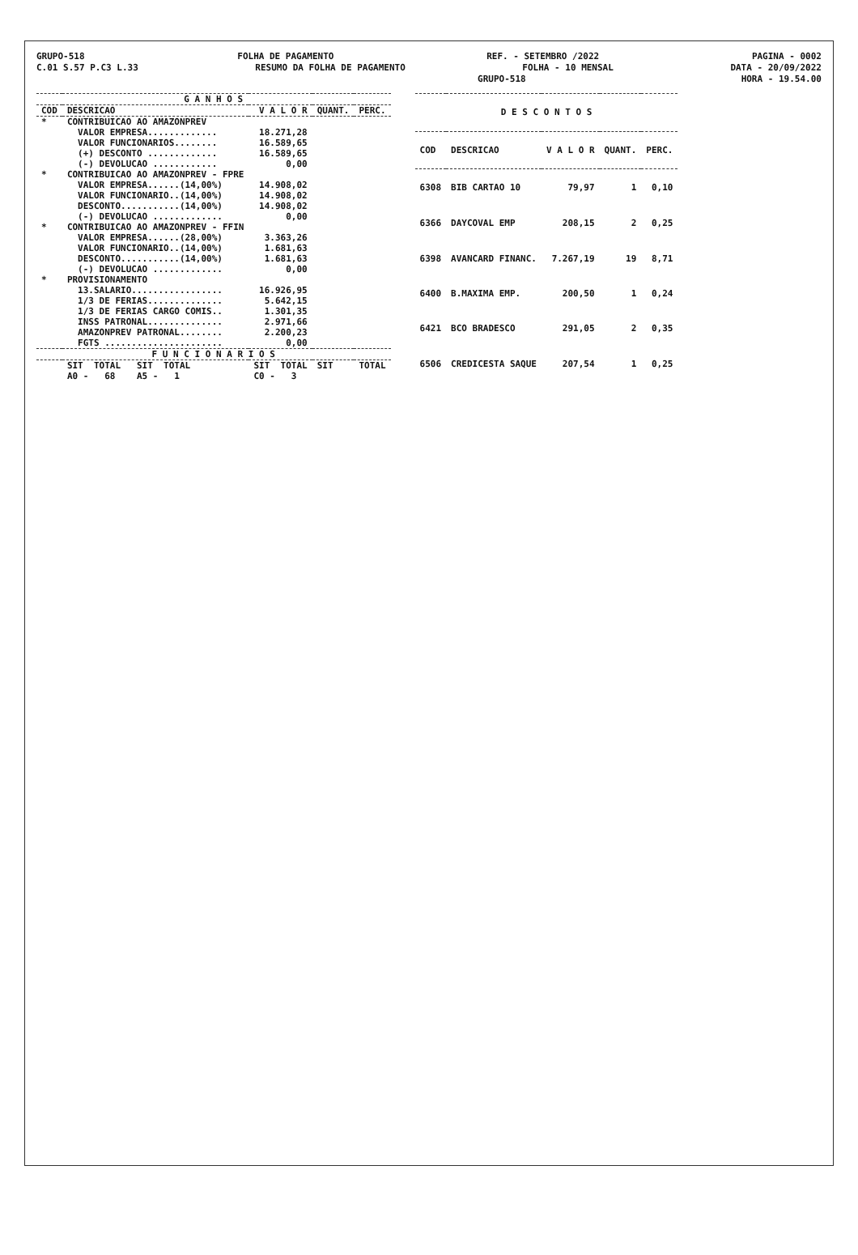GRUPO-518 FOLHA DE PAGAMENTO REF. - SETEMBRO /2022 PAGINA - 0002
C.01 S.57 P.C3 L.33 RESUMO DA FOLHA DE PAGAMENTO FOLHA - 10 MENSAL DATA - 20/09/2022
GRUPO-518 HORA - 19.54.00
| G A N H O S | | | | |
| --- | --- | --- | --- | --- |
| COD | DESCRICAO | V A L O R | QUANT. | PERC. |
| * | CONTRIBUICAO AO AMAZONPREV | | | |
| | VALOR EMPRESA............. | 18.271,28 | | |
| | VALOR FUNCIONARIOS........ | 16.589,65 | | |
| | (+) DESCONTO ............. | 16.589,65 | | |
| | (-) DEVOLUCAO ............ | 0,00 | | |
| * | CONTRIBUICAO AO AMAZONPREV - FPRE | | | |
| | VALOR EMPRESA......(14,00%) | 14.908,02 | | |
| | VALOR FUNCIONARIO..(14,00%) | 14.908,02 | | |
| | DESCONTO...........(14,00%) | 14.908,02 | | |
| | (-) DEVOLUCAO ............. | 0,00 | | |
| * | CONTRIBUICAO AO AMAZONPREV - FFIN | | | |
| | VALOR EMPRESA......(28,00%) | 3.363,26 | | |
| | VALOR FUNCIONARIO..(14,00%) | 1.681,63 | | |
| | DESCONTO...........(14,00%) | 1.681,63 | | |
| | (-) DEVOLUCAO ............. | 0,00 | | |
| * | PROVISIONAMENTO | | | |
| | 13.SALARIO................. | 16.926,95 | | |
| | 1/3 DE FERIAS.............. | 5.642,15 | | |
| | 1/3 DE FERIAS CARGO COMIS.. | 1.301,35 | | |
| | INSS PATRONAL.............. | 2.971,66 | | |
| | AMAZONPREV PATRONAL........ | 2.200,23 | | |
| | FGTS ...................... | 0,00 | | |
| F U N C I O N A R I O S | | | | |
| | SIT TOTAL SIT TOTAL | SIT TOTAL | SIT | TOTAL |
| | A0 - 68 A5 - 1 | C0 - 3 | | |
| D E S C O N T O S | | | | |
| --- | --- | --- | --- | --- |
| COD | DESCRICAO | V A L O R | QUANT. | PERC. |
| 6308 | BIB CARTAO 10 | 79,97 | 1 | 0,10 |
| 6366 | DAYCOVAL EMP | 208,15 | 2 | 0,25 |
| 6398 | AVANCARD FINANC. | 7.267,19 | 19 | 8,71 |
| 6400 | B.MAXIMA EMP. | 200,50 | 1 | 0,24 |
| 6421 | BCO BRADESCO | 291,05 | 2 | 0,35 |
| 6506 | CREDICESTA SAQUE | 207,54 | 1 | 0,25 |